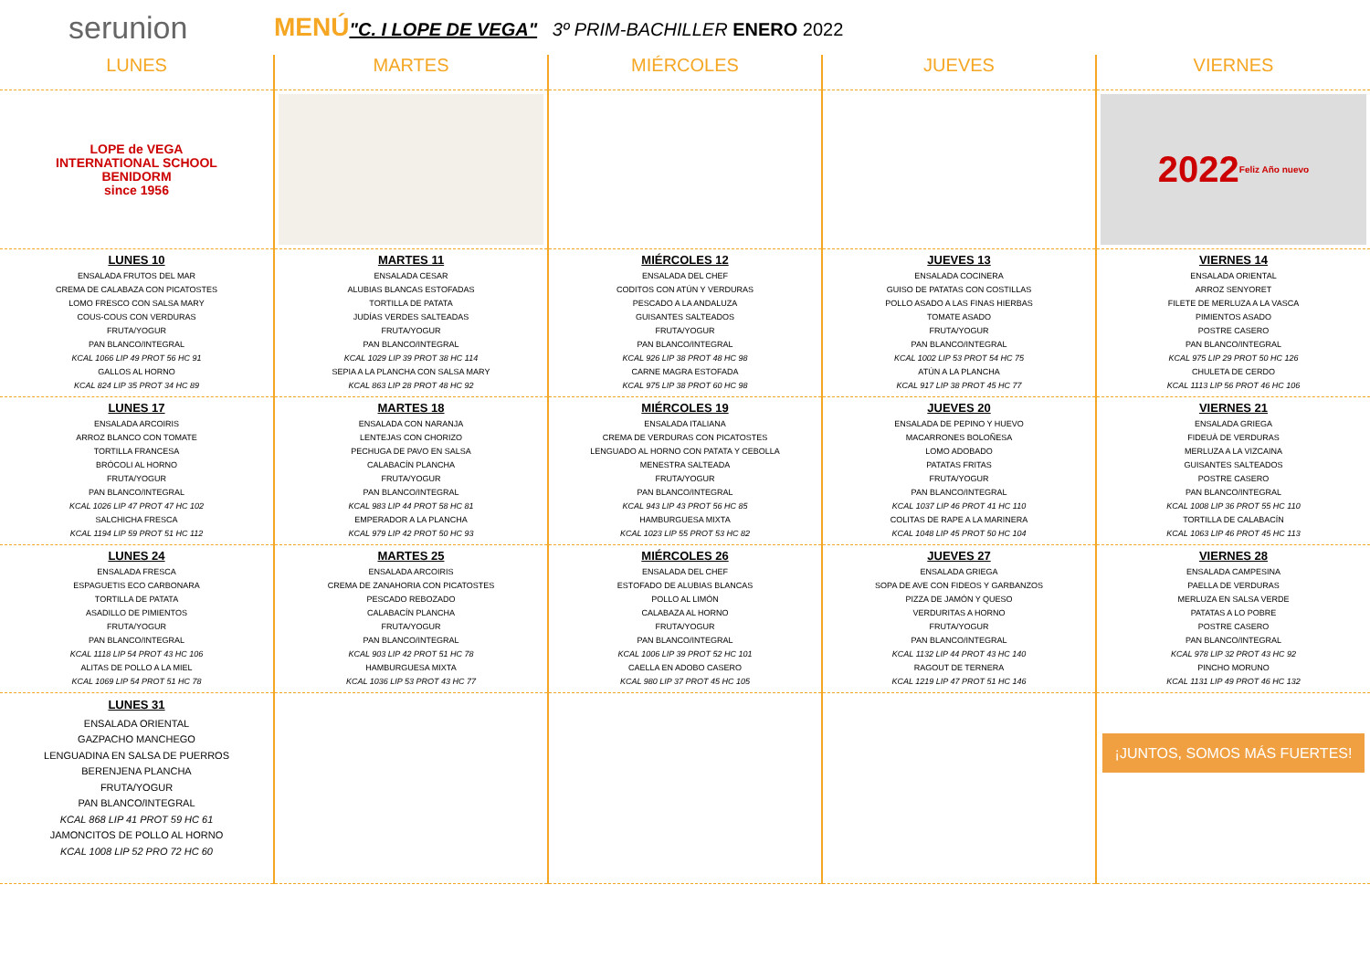serunion
MENÚ"C. I LOPE DE VEGA" 3º PRIM-BACHILLER ENERO 2022
| LUNES | MARTES | MIÉRCOLES | JUEVES | VIERNES |
| --- | --- | --- | --- | --- |
| LOPE de VEGA INTERNATIONAL SCHOOL BENIDORM since 1956 | | | | 2022 Feliz Año nuevo |
| LUNES 10 ENSALADA FRUTOS DEL MAR CREMA DE CALABAZA CON PICATOSTES LOMO FRESCO CON SALSA MARY COUS-COUS CON VERDURAS FRUTA/YOGUR PAN BLANCO/INTEGRAL KCAL 1066 LIP 49 PROT 56 HC 91 GALLOS AL HORNO KCAL 824 LIP 35 PROT 34 HC 89 | MARTES 11 ENSALADA CESAR ALUBIAS BLANCAS ESTOFADAS TORTILLA DE PATATA JUDÍAS VERDES SALTEADAS FRUTA/YOGUR PAN BLANCO/INTEGRAL KCAL 1029 LIP 39 PROT 38 HC 114 SEPIA A LA PLANCHA CON SALSA MARY KCAL 863 LIP 28 PROT 48 HC 92 | MIÉRCOLES 12 ENSALADA DEL CHEF CODITOS CON ATÚN Y VERDURAS PESCADO A LA ANDALUZA GUISANTES SALTEADOS FRUTA/YOGUR PAN BLANCO/INTEGRAL KCAL 926 LIP 38 PROT 48 HC 98 CARNE MAGRA ESTOFADA KCAL 975 LIP 38 PROT 60 HC 98 | JUEVES 13 ENSALADA COCINERA GUISO DE PATATAS CON COSTILLAS POLLO ASADO A LAS FINAS HIERBAS TOMATE ASADO FRUTA/YOGUR PAN BLANCO/INTEGRAL KCAL 1002 LIP 53 PROT 54 HC 75 ATÚN A LA PLANCHA KCAL 917 LIP 38 PROT 45 HC 77 | VIERNES 14 ENSALADA ORIENTAL ARROZ SENYORET FILETE DE MERLUZA A LA VASCA PIMIENTOS ASADO POSTRE CASERO PAN BLANCO/INTEGRAL KCAL 975 LIP 29 PROT 50 HC 126 CHULETA DE CERDO KCAL 1113 LIP 56 PROT 46 HC 106 |
| LUNES 17 ENSALADA ARCOIRIS ARROZ BLANCO CON TOMATE TORTILLA FRANCESA BRÓCOLI AL HORNO FRUTA/YOGUR PAN BLANCO/INTEGRAL KCAL 1026 LIP 47 PROT 47 HC 102 SALCHICHA FRESCA KCAL 1194 LIP 59 PROT 51 HC 112 | MARTES 18 ENSALADA CON NARANJA LENTEJAS CON CHORIZO PECHUGA DE PAVO EN SALSA CALABACÍN PLANCHA FRUTA/YOGUR PAN BLANCO/INTEGRAL KCAL 983 LIP 44 PROT 58 HC 81 EMPERADOR A LA PLANCHA KCAL 979 LIP 42 PROT 50 HC 93 | MIÉRCOLES 19 ENSALADA ITALIANA CREMA DE VERDURAS CON PICATOSTES LENGUADO AL HORNO CON PATATA Y CEBOLLA MENESTRA SALTEADA FRUTA/YOGUR PAN BLANCO/INTEGRAL KCAL 943 LIP 43 PROT 56 HC 85 HAMBURGUESA MIXTA KCAL 1023 LIP 55 PROT 53 HC 82 | JUEVES 20 ENSALADA DE PEPINO Y HUEVO MACARRONES BOLOÑESA LOMO ADOBADO PATATAS FRITAS FRUTA/YOGUR PAN BLANCO/INTEGRAL KCAL 1037 LIP 46 PROT 41 HC 110 COLITAS DE RAPE A LA MARINERA KCAL 1048 LIP 45 PROT 50 HC 104 | VIERNES 21 ENSALADA GRIEGA FIDEUÀ DE VERDURAS MERLUZA A LA VIZCAINA GUISANTES SALTEADOS POSTRE CASERO PAN BLANCO/INTEGRAL KCAL 1008 LIP 36 PROT 55 HC 110 TORTILLA DE CALABACÍN KCAL 1063 LIP 46 PROT 45 HC 113 |
| LUNES 24 ENSALADA FRESCA ESPAGUETIS ECO CARBONARA TORTILLA DE PATATA ASADILLO DE PIMIENTOS FRUTA/YOGUR PAN BLANCO/INTEGRAL KCAL 1118 LIP 54 PROT 43 HC 106 ALITAS DE POLLO A LA MIEL KCAL 1069 LIP 54 PROT 51 HC 78 | MARTES 25 ENSALADA ARCOIRIS CREMA DE ZANAHORIA CON PICATOSTES PESCADO REBOZADO CALABACÍN PLANCHA FRUTA/YOGUR PAN BLANCO/INTEGRAL KCAL 903 LIP 42 PROT 51 HC 78 HAMBURGUESA MIXTA KCAL 1036 LIP 53 PROT 43 HC 77 | MIÉRCOLES 26 ENSALADA DEL CHEF ESTOFADO DE ALUBIAS BLANCAS POLLO AL LIMÓN CALABAZA AL HORNO FRUTA/YOGUR PAN BLANCO/INTEGRAL KCAL 1006 LIP 39 PROT 52 HC 101 CAELLA EN ADOBO CASERO KCAL 980 LIP 37 PROT 45 HC 105 | JUEVES 27 ENSALADA GRIEGA SOPA DE AVE CON FIDEOS Y GARBANZOS PIZZA DE JAMÓN Y QUESO VERDURITAS A HORNO FRUTA/YOGUR PAN BLANCO/INTEGRAL KCAL 1132 LIP 44 PROT 43 HC 140 RAGOUT DE TERNERA KCAL 1219 LIP 47 PROT 51 HC 146 | VIERNES 28 ENSALADA CAMPESINA PAELLA DE VERDURAS MERLUZA EN SALSA VERDE PATATAS A LO POBRE POSTRE CASERO PAN BLANCO/INTEGRAL KCAL 978 LIP 32 PROT 43 HC 92 PINCHO MORUNO KCAL 1131 LIP 49 PROT 46 HC 132 |
| LUNES 31 ENSALADA ORIENTAL GAZPACHO MANCHEGO LENGUADINA EN SALSA DE PUERROS BERENJENA PLANCHA FRUTA/YOGUR PAN BLANCO/INTEGRAL KCAL 868 LIP 41 PROT 59 HC 61 JAMONCITOS DE POLLO AL HORNO KCAL 1008 LIP 52 PRO 72 HC 60 | | | | ¡JUNTOS, SOMOS MÁS FUERTES! |